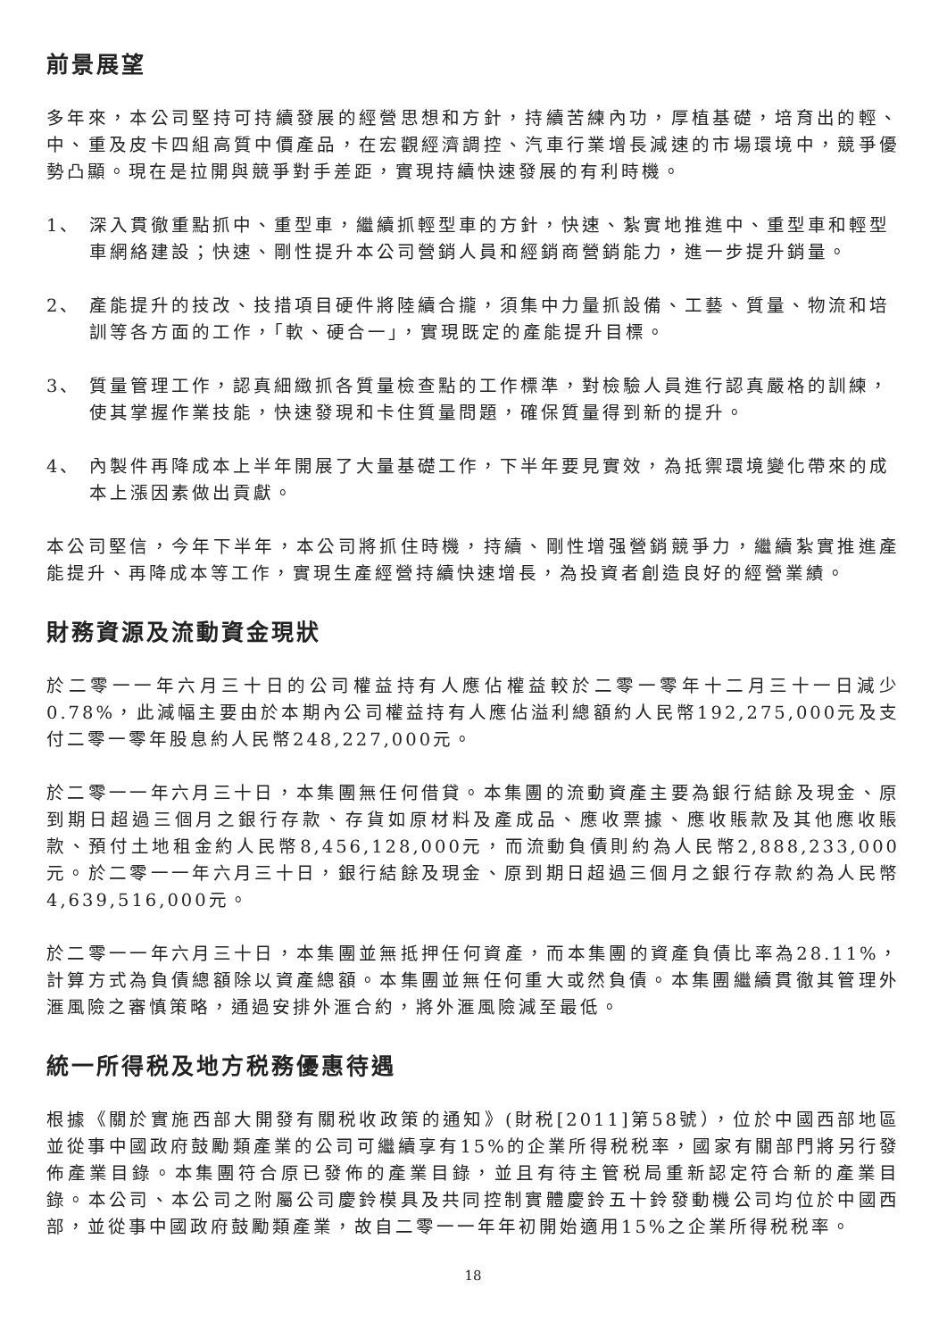前景展望
多年來，本公司堅持可持續發展的經營思想和方針，持續苦練內功，厚植基礎，培育出的輕、中、重及皮卡四組高質中價產品，在宏觀經濟調控、汽車行業增長減速的市場環境中，競爭優勢凸顯。現在是拉開與競爭對手差距，實現持續快速發展的有利時機。
1、 深入貫徹重點抓中、重型車，繼續抓輕型車的方針，快速、紮實地推進中、重型車和輕型車網絡建設；快速、剛性提升本公司營銷人員和經銷商營銷能力，進一步提升銷量。
2、 產能提升的技改、技措項目硬件將陸續合攏，須集中力量抓設備、工藝、質量、物流和培訓等各方面的工作，「軟、硬合一」，實現既定的產能提升目標。
3、 質量管理工作，認真細緻抓各質量檢查點的工作標準，對檢驗人員進行認真嚴格的訓練，使其掌握作業技能，快速發現和卡住質量問題，確保質量得到新的提升。
4、 內製件再降成本上半年開展了大量基礎工作，下半年要見實效，為抵禦環境變化帶來的成本上漲因素做出貢獻。
本公司堅信，今年下半年，本公司將抓住時機，持續、剛性增强營銷競爭力，繼續紮實推進產能提升、再降成本等工作，實現生產經營持續快速增長，為投資者創造良好的經營業績。
財務資源及流動資金現狀
於二零一一年六月三十日的公司權益持有人應佔權益較於二零一零年十二月三十一日減少0.78%，此減幅主要由於本期內公司權益持有人應佔溢利總額約人民幣192,275,000元及支付二零一零年股息約人民幣248,227,000元。
於二零一一年六月三十日，本集團無任何借貸。本集團的流動資產主要為銀行結餘及現金、原到期日超過三個月之銀行存款、存貨如原材料及產成品、應收票據、應收賬款及其他應收賬款、預付土地租金約人民幣8,456,128,000元，而流動負債則約為人民幣2,888,233,000元。於二零一一年六月三十日，銀行結餘及現金、原到期日超過三個月之銀行存款約為人民幣4,639,516,000元。
於二零一一年六月三十日，本集團並無抵押任何資產，而本集團的資產負債比率為28.11%，計算方式為負債總額除以資產總額。本集團並無任何重大或然負債。本集團繼續貫徹其管理外滙風險之審慎策略，通過安排外滙合約，將外滙風險減至最低。
統一所得税及地方税務優惠待遇
根據《關於實施西部大開發有關税收政策的通知》(財税[2011]第58號），位於中國西部地區並從事中國政府鼓勵類產業的公司可繼續享有15%的企業所得税税率，國家有關部門將另行發佈產業目錄。本集團符合原已發佈的產業目錄，並且有待主管税局重新認定符合新的產業目錄。本公司、本公司之附屬公司慶鈴模具及共同控制實體慶鈴五十鈴發動機公司均位於中國西部，並從事中國政府鼓勵類產業，故自二零一一年年初開始適用15%之企業所得税税率。
18